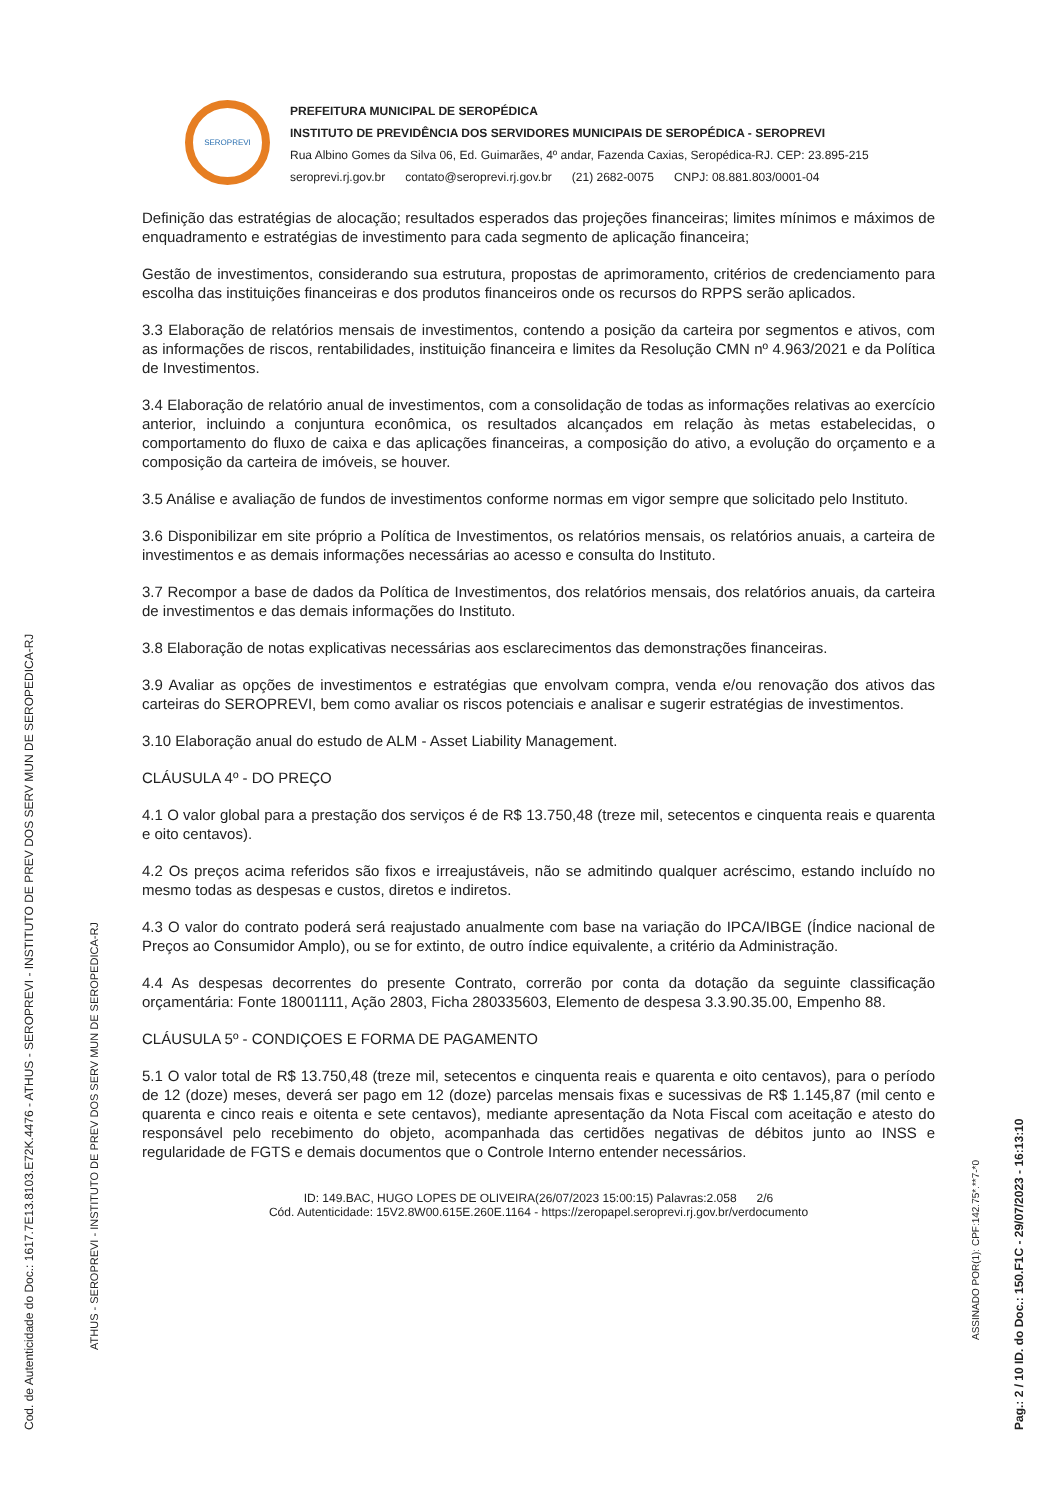Cod. de Autenticidade do Doc.: 1617.7E13.8103.E72K.4476 - ATHUS - SEROPREVI - INSTITUTO DE PREV DOS SERV MUN DE SEROPEDICA-RJ
ATHUS - SEROPREVI - INSTITUTO DE PREV DOS SERV MUN DE SEROPEDICA-RJ
Pag.: 2 / 10 ID. do Doc.: 150.F1C - 29/07/2023 - 16:13:10
ASSINADO POR(1): CPF:142.75*.**7-*0
SEROPREVI
PREFEITURA MUNICIPAL DE SEROPÉDICA
INSTITUTO DE PREVIDÊNCIA DOS SERVIDORES MUNICIPAIS DE SEROPÉDICA - SEROPREVI
Rua Albino Gomes da Silva 06, Ed. Guimarães, 4º andar, Fazenda Caxias, Seropédica-RJ. CEP: 23.895-215
seroprevi.rj.gov.br contato@seroprevi.rj.gov.br (21) 2682-0075 CNPJ: 08.881.803/0001-04
Definição das estratégias de alocação; resultados esperados das projeções financeiras; limites mínimos e máximos de enquadramento e estratégias de investimento para cada segmento de aplicação financeira;
Gestão de investimentos, considerando sua estrutura, propostas de aprimoramento, critérios de credenciamento para escolha das instituições financeiras e dos produtos financeiros onde os recursos do RPPS serão aplicados.
3.3 Elaboração de relatórios mensais de investimentos, contendo a posição da carteira por segmentos e ativos, com as informações de riscos, rentabilidades, instituição financeira e limites da Resolução CMN nº 4.963/2021 e da Política de Investimentos.
3.4 Elaboração de relatório anual de investimentos, com a consolidação de todas as informações relativas ao exercício anterior, incluindo a conjuntura econômica, os resultados alcançados em relação às metas estabelecidas, o comportamento do fluxo de caixa e das aplicações financeiras, a composição do ativo, a evolução do orçamento e a composição da carteira de imóveis, se houver.
3.5 Análise e avaliação de fundos de investimentos conforme normas em vigor sempre que solicitado pelo Instituto.
3.6 Disponibilizar em site próprio a Política de Investimentos, os relatórios mensais, os relatórios anuais, a carteira de investimentos e as demais informações necessárias ao acesso e consulta do Instituto.
3.7 Recompor a base de dados da Política de Investimentos, dos relatórios mensais, dos relatórios anuais, da carteira de investimentos e das demais informações do Instituto.
3.8 Elaboração de notas explicativas necessárias aos esclarecimentos das demonstrações financeiras.
3.9 Avaliar as opções de investimentos e estratégias que envolvam compra, venda e/ou renovação dos ativos das carteiras do SEROPREVI, bem como avaliar os riscos potenciais e analisar e sugerir estratégias de investimentos.
3.10 Elaboração anual do estudo de ALM - Asset Liability Management.
CLÁUSULA 4º - DO PREÇO
4.1 O valor global para a prestação dos serviços é de R$ 13.750,48 (treze mil, setecentos e cinquenta reais e quarenta e oito centavos).
4.2 Os preços acima referidos são fixos e irreajustáveis, não se admitindo qualquer acréscimo, estando incluído no mesmo todas as despesas e custos, diretos e indiretos.
4.3 O valor do contrato poderá será reajustado anualmente com base na variação do IPCA/IBGE (Índice nacional de Preços ao Consumidor Amplo), ou se for extinto, de outro índice equivalente, a critério da Administração.
4.4 As despesas decorrentes do presente Contrato, correrão por conta da dotação da seguinte classificação orçamentária: Fonte 18001111, Ação 2803, Ficha 280335603, Elemento de despesa 3.3.90.35.00, Empenho 88.
CLÁUSULA 5º - CONDIÇOES E FORMA DE PAGAMENTO
5.1 O valor total de R$ 13.750,48 (treze mil, setecentos e cinquenta reais e quarenta e oito centavos), para o período de 12 (doze) meses, deverá ser pago em 12 (doze) parcelas mensais fixas e sucessivas de R$ 1.145,87 (mil cento e quarenta e cinco reais e oitenta e sete centavos), mediante apresentação da Nota Fiscal com aceitação e atesto do responsável pelo recebimento do objeto, acompanhada das certidões negativas de débitos junto ao INSS e regularidade de FGTS e demais documentos que o Controle Interno entender necessários.
ID: 149.BAC, HUGO LOPES DE OLIVEIRA(26/07/2023 15:00:15) Palavras:2.058 2/6
Cód. Autenticidade: 15V2.8W00.615E.260E.1164 - https://zeropapel.seroprevi.rj.gov.br/verdocumento